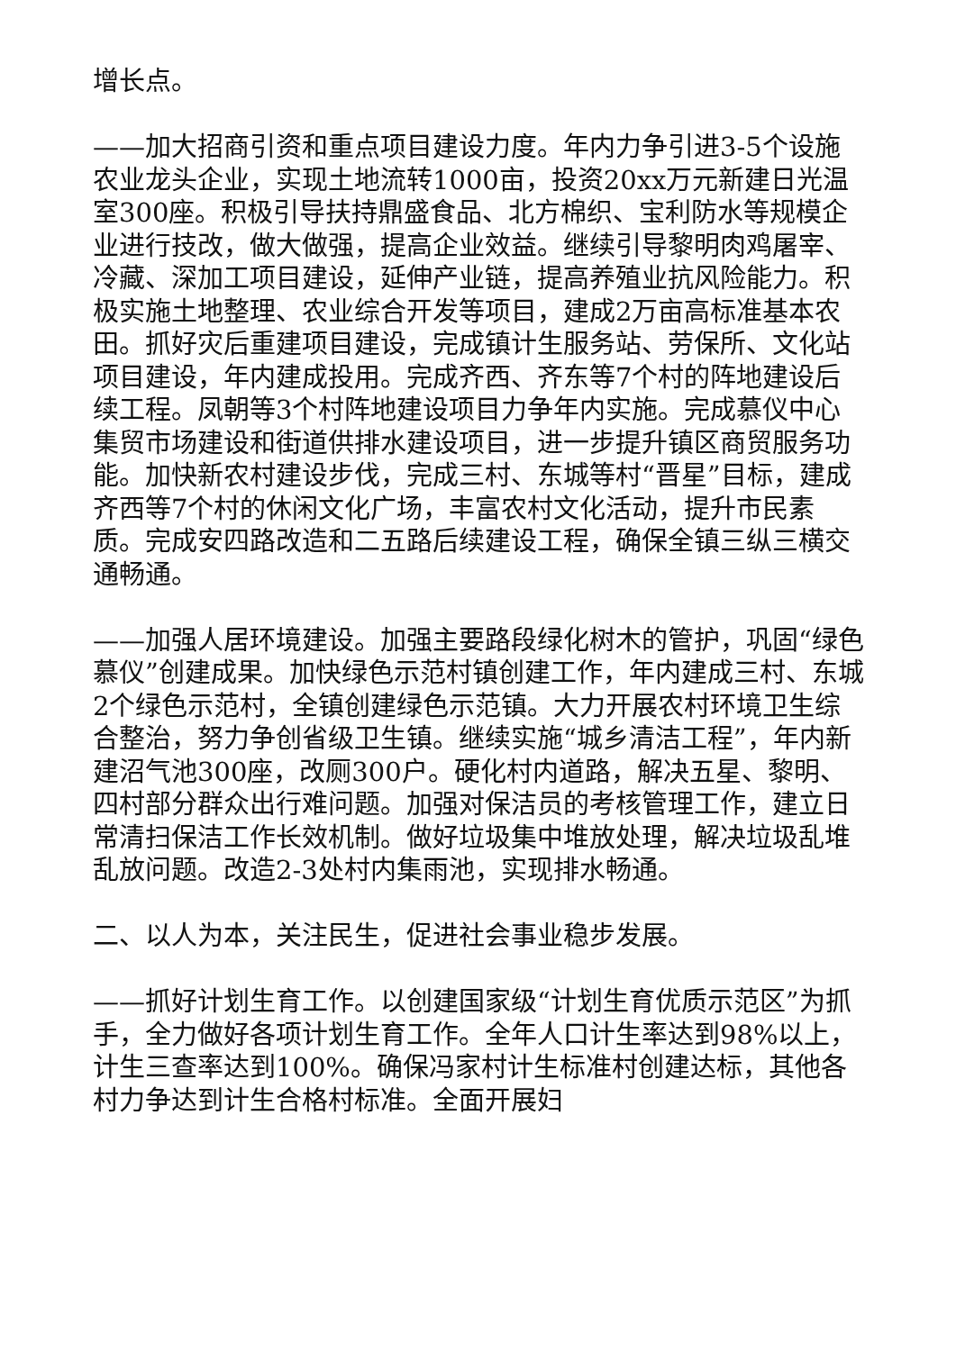增长点。
——加大招商引资和重点项目建设力度。年内力争引进3-5个设施农业龙头企业，实现土地流转1000亩，投资20xx万元新建日光温室300座。积极引导扶持鼎盛食品、北方棉织、宝利防水等规模企业进行技改，做大做强，提高企业效益。继续引导黎明肉鸡屠宰、冷藏、深加工项目建设，延伸产业链，提高养殖业抗风险能力。积极实施土地整理、农业综合开发等项目，建成2万亩高标准基本农田。抓好灾后重建项目建设，完成镇计生服务站、劳保所、文化站项目建设，年内建成投用。完成齐西、齐东等7个村的阵地建设后续工程。凤朝等3个村阵地建设项目力争年内实施。完成慕仪中心集贸市场建设和街道供排水建设项目，进一步提升镇区商贸服务功能。加快新农村建设步伐，完成三村、东城等村“晋星”目标，建成齐西等7个村的休闲文化广场，丰富农村文化活动，提升市民素质。完成安四路改造和二五路后续建设工程，确保全镇三纵三横交通畅通。
——加强人居环境建设。加强主要路段绿化树木的管护，巩固“绿色慕仪”创建成果。加快绿色示范村镇创建工作，年内建成三村、东城2个绿色示范村，全镇创建绿色示范镇。大力开展农村环境卫生综合整治，努力争创省级卫生镇。继续实施“城乡清洁工程”，年内新建沼气池300座，改厕300户。硬化村内道路，解决五星、黎明、四村部分群众出行难问题。加强对保洁员的考核管理工作，建立日常清扫保洁工作长效机制。做好垃圾集中堆放处理，解决垃圾乱堆乱放问题。改造2-3处村内集雨池，实现排水畅通。
二、以人为本，关注民生，促进社会事业稳步发展。
——抓好计划生育工作。以创建国家级“计划生育优质示范区”为抓手，全力做好各项计划生育工作。全年人口计生率达到98%以上，计生三查率达到100%。确保冯家村计生标准村创建达标，其他各村力争达到计生合格村标准。全面开展妇